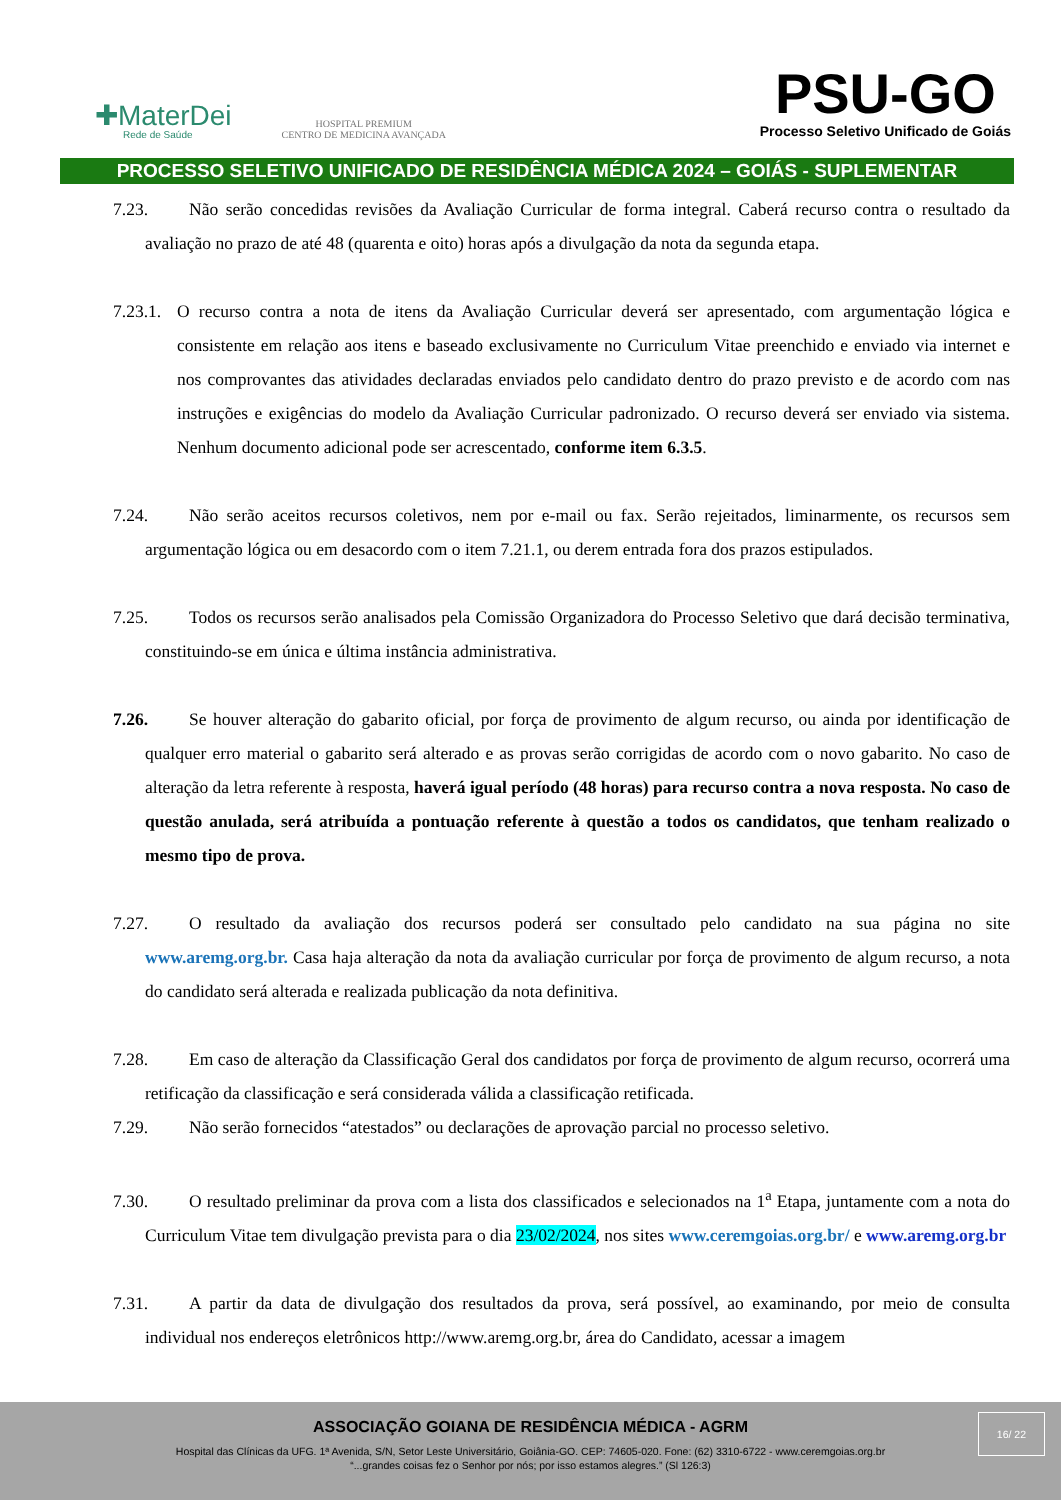✚MaterDei
Rede de Saúde
HOSPITAL PREMIUM
CENTRO DE MEDICINA AVANÇADA
PSU-GO
Processo Seletivo Unificado de Goiás
PROCESSO SELETIVO UNIFICADO DE RESIDÊNCIA MÉDICA 2024 – GOIÁS - SUPLEMENTAR
7.23. Não serão concedidas revisões da Avaliação Curricular de forma integral. Caberá recurso contra o resultado da avaliação no prazo de até 48 (quarenta e oito) horas após a divulgação da nota da segunda etapa.
7.23.1. O recurso contra a nota de itens da Avaliação Curricular deverá ser apresentado, com argumentação lógica e consistente em relação aos itens e baseado exclusivamente no Curriculum Vitae preenchido e enviado via internet e nos comprovantes das atividades declaradas enviados pelo candidato dentro do prazo previsto e de acordo com nas instruções e exigências do modelo da Avaliação Curricular padronizado. O recurso deverá ser enviado via sistema. Nenhum documento adicional pode ser acrescentado, conforme item 6.3.5.
7.24. Não serão aceitos recursos coletivos, nem por e-mail ou fax. Serão rejeitados, liminarmente, os recursos sem argumentação lógica ou em desacordo com o item 7.21.1, ou derem entrada fora dos prazos estipulados.
7.25. Todos os recursos serão analisados pela Comissão Organizadora do Processo Seletivo que dará decisão terminativa, constituindo-se em única e última instância administrativa.
7.26. Se houver alteração do gabarito oficial, por força de provimento de algum recurso, ou ainda por identificação de qualquer erro material o gabarito será alterado e as provas serão corrigidas de acordo com o novo gabarito. No caso de alteração da letra referente à resposta, haverá igual período (48 horas) para recurso contra a nova resposta. No caso de questão anulada, será atribuída a pontuação referente à questão a todos os candidatos, que tenham realizado o mesmo tipo de prova.
7.27. O resultado da avaliação dos recursos poderá ser consultado pelo candidato na sua página no site www.aremg.org.br. Casa haja alteração da nota da avaliação curricular por força de provimento de algum recurso, a nota do candidato será alterada e realizada publicação da nota definitiva.
7.28. Em caso de alteração da Classificação Geral dos candidatos por força de provimento de algum recurso, ocorrerá uma retificação da classificação e será considerada válida a classificação retificada.
7.29. Não serão fornecidos “atestados” ou declarações de aprovação parcial no processo seletivo.
7.30. O resultado preliminar da prova com a lista dos classificados e selecionados na 1<sup>a</sup> Etapa, juntamente com a nota do Curriculum Vitae tem divulgação prevista para o dia 23/02/2024, nos sites www.ceremgoias.org.br/ e www.aremg.org.br
7.31. A partir da data de divulgação dos resultados da prova, será possível, ao examinando, por meio de consulta individual nos endereços eletrônicos http://www.aremg.org.br, área do Candidato, acessar a imagem
ASSOCIAÇÃO GOIANA DE RESIDÊNCIA MÉDICA - AGRM
Hospital das Clínicas da UFG. 1ª Avenida, S/N, Setor Leste Universitário, Goiânia-GO. CEP: 74605-020. Fone: (62) 3310-6722 - www.ceremgoias.org.br
“...grandes coisas fez o Senhor por nós; por isso estamos alegres.” (Sl 126:3)
16/ 22